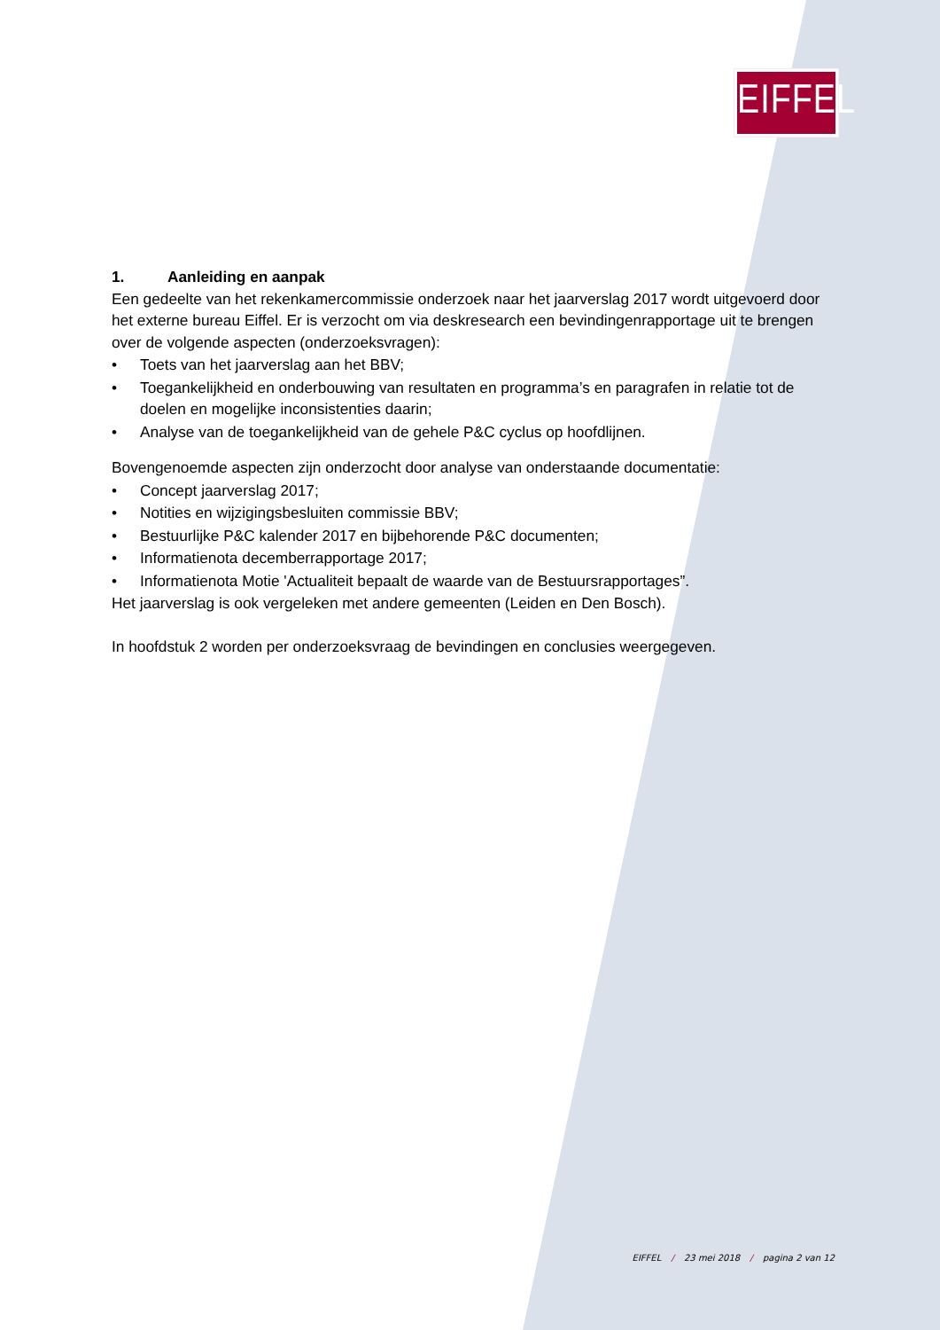EIFFEL
1. Aanleiding en aanpak
Een gedeelte van het rekenkamercommissie onderzoek naar het jaarverslag 2017 wordt uitgevoerd door het externe bureau Eiffel. Er is verzocht om via deskresearch een bevindingenrapportage uit te brengen over de volgende aspecten (onderzoeksvragen):
• Toets van het jaarverslag aan het BBV;
• Toegankelijkheid en onderbouwing van resultaten en programma’s en paragrafen in relatie tot de doelen en mogelijke inconsistenties daarin;
• Analyse van de toegankelijkheid van de gehele P&C cyclus op hoofdlijnen.
Bovengenoemde aspecten zijn onderzocht door analyse van onderstaande documentatie:
• Concept jaarverslag 2017;
• Notities en wijzigingsbesluiten commissie BBV;
• Bestuurlijke P&C kalender 2017 en bijbehorende P&C documenten;
• Informatienota decemberrapportage 2017;
• Informatienota Motie 'Actualiteit bepaalt de waarde van de Bestuursrapportages”.
Het jaarverslag is ook vergeleken met andere gemeenten (Leiden en Den Bosch).
In hoofdstuk 2 worden per onderzoeksvraag de bevindingen en conclusies weergegeven.
EIFFEL / 23 mei 2018 / pagina 2 van 12